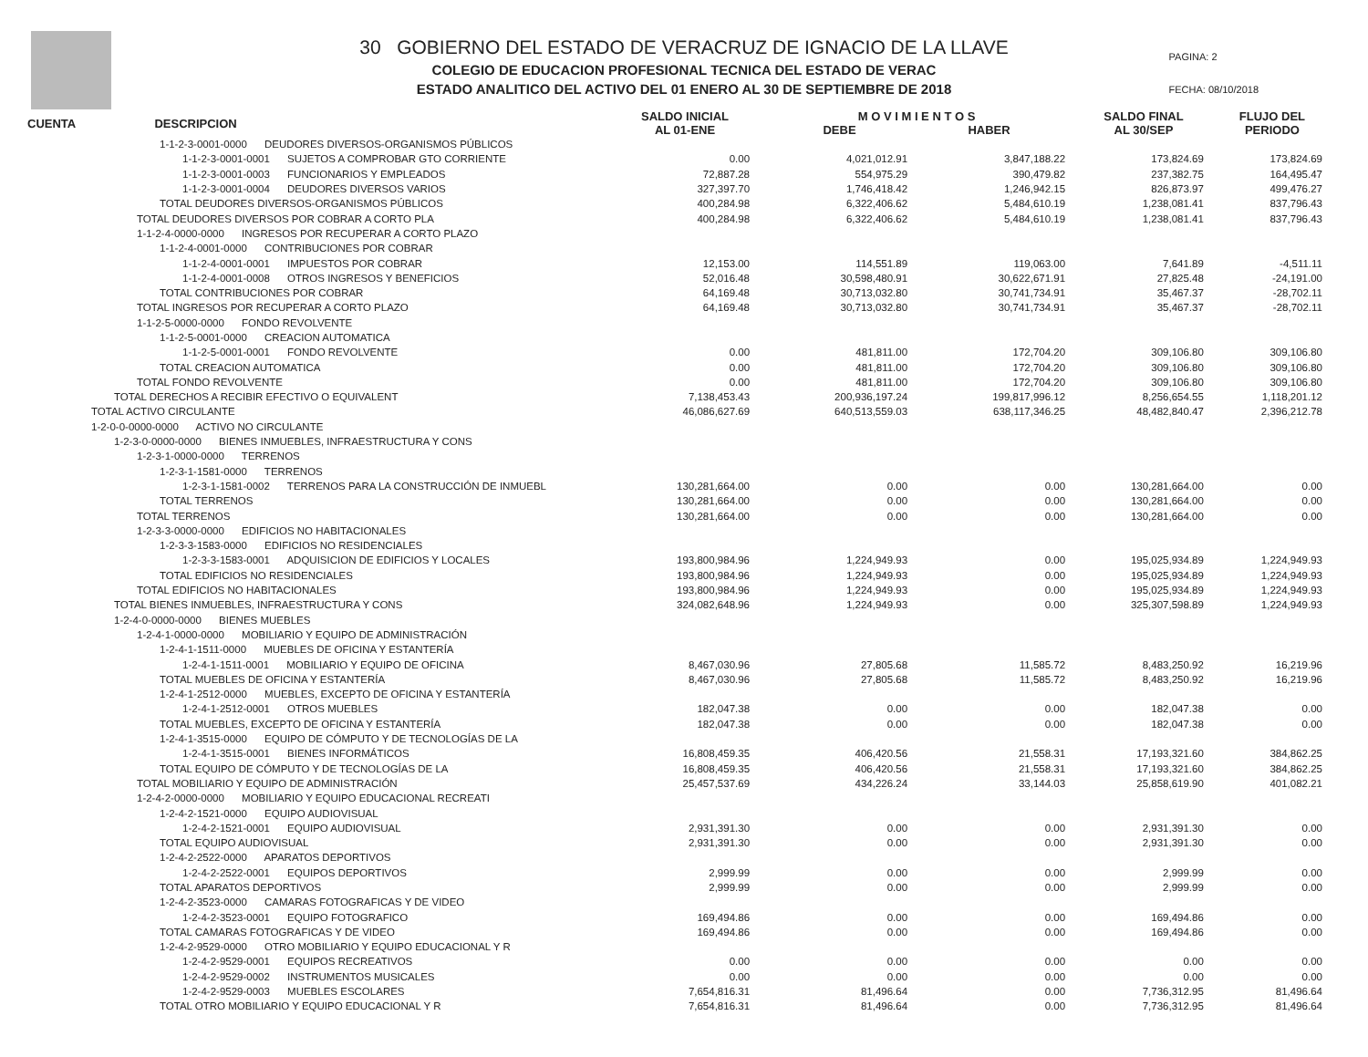30 GOBIERNO DEL ESTADO DE VERACRUZ DE IGNACIO DE LA LLAVE
COLEGIO DE EDUCACION PROFESIONAL TECNICA DEL ESTADO DE VERAC
ESTADO ANALITICO DEL ACTIVO DEL 01 ENERO AL 30 DE SEPTIEMBRE DE 2018
PAGINA: 2
FECHA: 08/10/2018
| CUENTA DESCRIPCION | SALDO INICIAL AL 01-ENE | M O V I M I E N T O S DEBE HABER | | SALDO FINAL AL 30/SEP | FLUJO DEL PERIODO |
| --- | --- | --- | --- | --- | --- |
| 1-1-2-3-0001-0000 DEUDORES DIVERSOS-ORGANISMOS PÚBLICOS | | | | | |
| 1-1-2-3-0001-0001 SUJETOS A COMPROBAR GTO CORRIENTE | 0.00 | 4,021,012.91 | 3,847,188.22 | 173,824.69 | 173,824.69 |
| 1-1-2-3-0001-0003 FUNCIONARIOS Y EMPLEADOS | 72,887.28 | 554,975.29 | 390,479.82 | 237,382.75 | 164,495.47 |
| 1-1-2-3-0001-0004 DEUDORES DIVERSOS VARIOS | 327,397.70 | 1,746,418.42 | 1,246,942.15 | 826,873.97 | 499,476.27 |
| TOTAL DEUDORES DIVERSOS-ORGANISMOS PÚBLICOS | 400,284.98 | 6,322,406.62 | 5,484,610.19 | 1,238,081.41 | 837,796.43 |
| TOTAL DEUDORES DIVERSOS POR COBRAR A CORTO PLA | 400,284.98 | 6,322,406.62 | 5,484,610.19 | 1,238,081.41 | 837,796.43 |
| 1-1-2-4-0000-0000 INGRESOS POR RECUPERAR A CORTO PLAZO | | | | | |
| 1-1-2-4-0001-0000 CONTRIBUCIONES POR COBRAR | | | | | |
| 1-1-2-4-0001-0001 IMPUESTOS POR COBRAR | 12,153.00 | 114,551.89 | 119,063.00 | 7,641.89 | -4,511.11 |
| 1-1-2-4-0001-0008 OTROS INGRESOS Y BENEFICIOS | 52,016.48 | 30,598,480.91 | 30,622,671.91 | 27,825.48 | -24,191.00 |
| TOTAL CONTRIBUCIONES POR COBRAR | 64,169.48 | 30,713,032.80 | 30,741,734.91 | 35,467.37 | -28,702.11 |
| TOTAL INGRESOS POR RECUPERAR A CORTO PLAZO | 64,169.48 | 30,713,032.80 | 30,741,734.91 | 35,467.37 | -28,702.11 |
| 1-1-2-5-0000-0000 FONDO REVOLVENTE | | | | | |
| 1-1-2-5-0001-0000 CREACION AUTOMATICA | | | | | |
| 1-1-2-5-0001-0001 FONDO REVOLVENTE | 0.00 | 481,811.00 | 172,704.20 | 309,106.80 | 309,106.80 |
| TOTAL CREACION AUTOMATICA | 0.00 | 481,811.00 | 172,704.20 | 309,106.80 | 309,106.80 |
| TOTAL FONDO REVOLVENTE | 0.00 | 481,811.00 | 172,704.20 | 309,106.80 | 309,106.80 |
| TOTAL DERECHOS A RECIBIR EFECTIVO O EQUIVALENT | 7,138,453.43 | 200,936,197.24 | 199,817,996.12 | 8,256,654.55 | 1,118,201.12 |
| TOTAL ACTIVO CIRCULANTE | 46,086,627.69 | 640,513,559.03 | 638,117,346.25 | 48,482,840.47 | 2,396,212.78 |
| 1-2-0-0-0000-0000 ACTIVO NO CIRCULANTE | | | | | |
| 1-2-3-0-0000-0000 BIENES INMUEBLES, INFRAESTRUCTURA Y CONS | | | | | |
| 1-2-3-1-0000-0000 TERRENOS | | | | | |
| 1-2-3-1-1581-0000 TERRENOS | | | | | |
| 1-2-3-1-1581-0002 TERRENOS PARA LA CONSTRUCCIÓN DE INMUEBL | 130,281,664.00 | 0.00 | 0.00 | 130,281,664.00 | 0.00 |
| TOTAL TERRENOS | 130,281,664.00 | 0.00 | 0.00 | 130,281,664.00 | 0.00 |
| TOTAL TERRENOS | 130,281,664.00 | 0.00 | 0.00 | 130,281,664.00 | 0.00 |
| 1-2-3-3-0000-0000 EDIFICIOS NO HABITACIONALES | | | | | |
| 1-2-3-3-1583-0000 EDIFICIOS NO RESIDENCIALES | | | | | |
| 1-2-3-3-1583-0001 ADQUISICION DE EDIFICIOS Y LOCALES | 193,800,984.96 | 1,224,949.93 | 0.00 | 195,025,934.89 | 1,224,949.93 |
| TOTAL EDIFICIOS NO RESIDENCIALES | 193,800,984.96 | 1,224,949.93 | 0.00 | 195,025,934.89 | 1,224,949.93 |
| TOTAL EDIFICIOS NO HABITACIONALES | 193,800,984.96 | 1,224,949.93 | 0.00 | 195,025,934.89 | 1,224,949.93 |
| TOTAL BIENES INMUEBLES, INFRAESTRUCTURA Y CONS | 324,082,648.96 | 1,224,949.93 | 0.00 | 325,307,598.89 | 1,224,949.93 |
| 1-2-4-0-0000-0000 BIENES MUEBLES | | | | | |
| 1-2-4-1-0000-0000 MOBILIARIO Y EQUIPO DE ADMINISTRACIÓN | | | | | |
| 1-2-4-1-1511-0000 MUEBLES DE OFICINA Y ESTANTERÍA | | | | | |
| 1-2-4-1-1511-0001 MOBILIARIO Y EQUIPO DE OFICINA | 8,467,030.96 | 27,805.68 | 11,585.72 | 8,483,250.92 | 16,219.96 |
| TOTAL MUEBLES DE OFICINA Y ESTANTERÍA | 8,467,030.96 | 27,805.68 | 11,585.72 | 8,483,250.92 | 16,219.96 |
| 1-2-4-1-2512-0000 MUEBLES, EXCEPTO DE OFICINA Y ESTANTERÍA | | | | | |
| 1-2-4-1-2512-0001 OTROS MUEBLES | 182,047.38 | 0.00 | 0.00 | 182,047.38 | 0.00 |
| TOTAL MUEBLES, EXCEPTO DE OFICINA Y ESTANTERÍA | 182,047.38 | 0.00 | 0.00 | 182,047.38 | 0.00 |
| 1-2-4-1-3515-0000 EQUIPO DE CÓMPUTO Y DE TECNOLOGÍAS DE LA | | | | | |
| 1-2-4-1-3515-0001 BIENES INFORMÁTICOS | 16,808,459.35 | 406,420.56 | 21,558.31 | 17,193,321.60 | 384,862.25 |
| TOTAL EQUIPO DE CÓMPUTO Y DE TECNOLOGÍAS DE LA | 16,808,459.35 | 406,420.56 | 21,558.31 | 17,193,321.60 | 384,862.25 |
| TOTAL MOBILIARIO Y EQUIPO DE ADMINISTRACIÓN | 25,457,537.69 | 434,226.24 | 33,144.03 | 25,858,619.90 | 401,082.21 |
| 1-2-4-2-0000-0000 MOBILIARIO Y EQUIPO EDUCACIONAL RECREATI | | | | | |
| 1-2-4-2-1521-0000 EQUIPO AUDIOVISUAL | | | | | |
| 1-2-4-2-1521-0001 EQUIPO AUDIOVISUAL | 2,931,391.30 | 0.00 | 0.00 | 2,931,391.30 | 0.00 |
| TOTAL EQUIPO AUDIOVISUAL | 2,931,391.30 | 0.00 | 0.00 | 2,931,391.30 | 0.00 |
| 1-2-4-2-2522-0000 APARATOS DEPORTIVOS | | | | | |
| 1-2-4-2-2522-0001 EQUIPOS DEPORTIVOS | 2,999.99 | 0.00 | 0.00 | 2,999.99 | 0.00 |
| TOTAL APARATOS DEPORTIVOS | 2,999.99 | 0.00 | 0.00 | 2,999.99 | 0.00 |
| 1-2-4-2-3523-0000 CAMARAS FOTOGRAFICAS Y DE VIDEO | | | | | |
| 1-2-4-2-3523-0001 EQUIPO FOTOGRAFICO | 169,494.86 | 0.00 | 0.00 | 169,494.86 | 0.00 |
| TOTAL CAMARAS FOTOGRAFICAS Y DE VIDEO | 169,494.86 | 0.00 | 0.00 | 169,494.86 | 0.00 |
| 1-2-4-2-9529-0000 OTRO MOBILIARIO Y EQUIPO EDUCACIONAL Y R | | | | | |
| 1-2-4-2-9529-0001 EQUIPOS RECREATIVOS | 0.00 | 0.00 | 0.00 | 0.00 | 0.00 |
| 1-2-4-2-9529-0002 INSTRUMENTOS MUSICALES | 0.00 | 0.00 | 0.00 | 0.00 | 0.00 |
| 1-2-4-2-9529-0003 MUEBLES ESCOLARES | 7,654,816.31 | 81,496.64 | 0.00 | 7,736,312.95 | 81,496.64 |
| TOTAL OTRO MOBILIARIO Y EQUIPO EDUCACIONAL Y R | 7,654,816.31 | 81,496.64 | 0.00 | 7,736,312.95 | 81,496.64 |